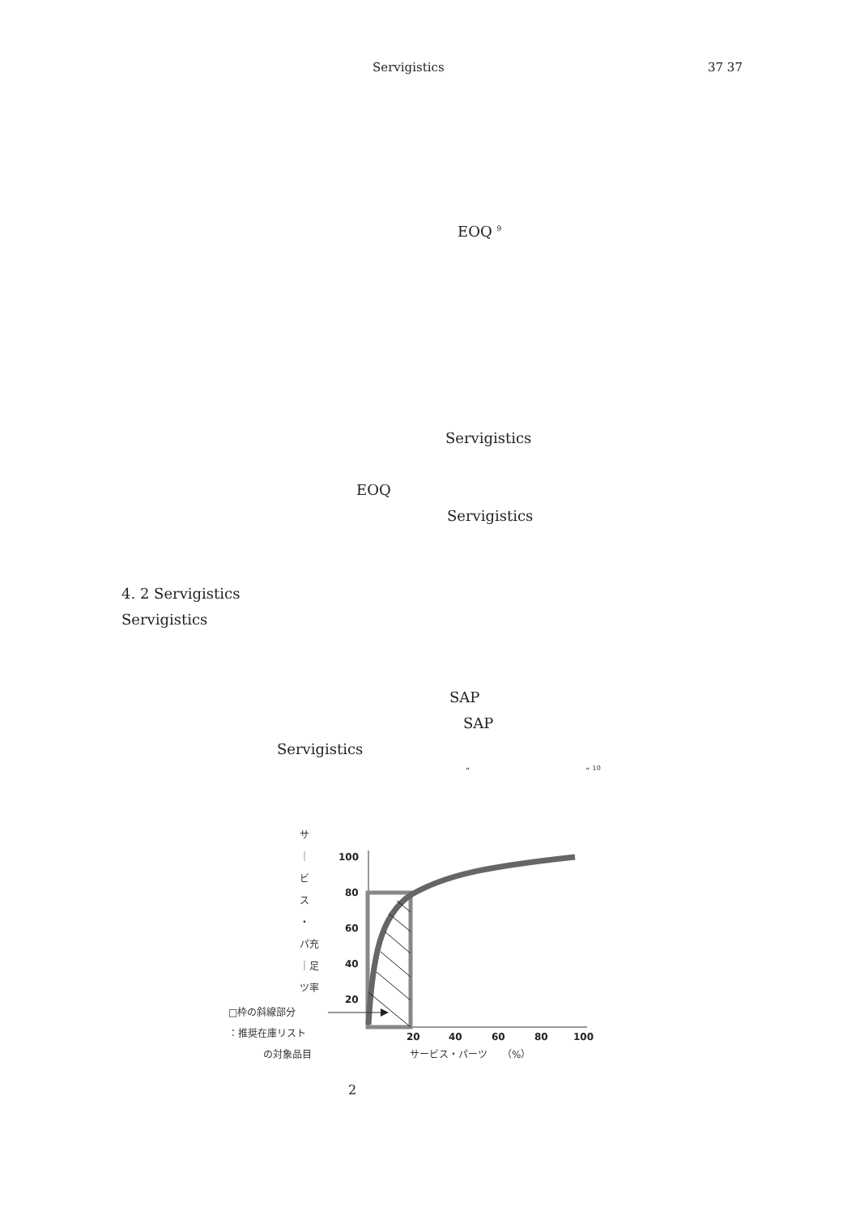Servigistics 37 37
EOQ <sup>9</sup>
Servigistics
EOQ
Servigistics
4. 2 Servigistics
Servigistics
SAP
SAP
Servigistics
“ ” <sup>10</sup>
サ
｜
ビ
ス
・
パ充
｜足
ツ率
□枠の斜線部分
：推奨在庫リスト
の対象品目
サービス・パーツ　　（%）
100
80
60
40
20
20
40
60
80
100
2